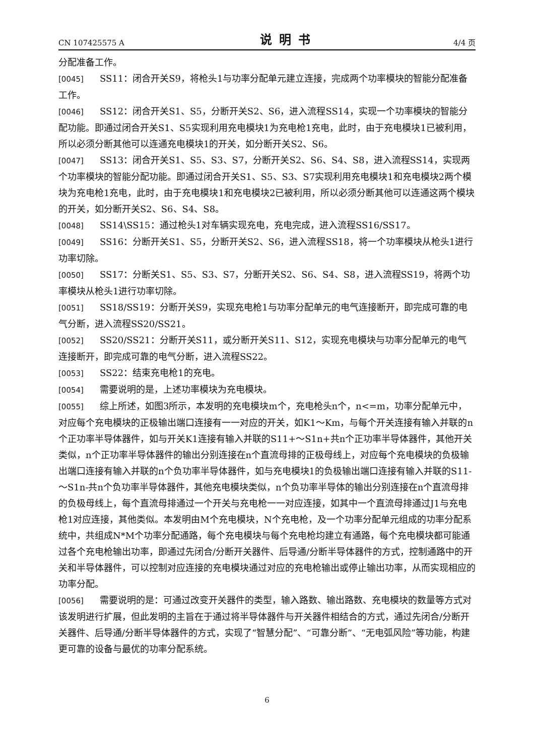CN 107425575 A 说明书 4/4 页
分配准备工作。
[0045] SS11：闭合开关S9，将枪头1与功率分配单元建立连接，完成两个功率模块的智能分配准备工作。
[0046] SS12：闭合开关S1、S5，分断开关S2、S6，进入流程SS14，实现一个功率模块的智能分配功能。即通过闭合开关S1、S5实现利用充电模块1为充电枪1充电，此时，由于充电模块1已被利用，所以必须分断其他可以连通充电模块1的开关，如分断开关S2、S6。
[0047] SS13：闭合开关S1、S5、S3、S7，分断开关S2、S6、S4、S8，进入流程SS14，实现两个功率模块的智能分配功能。即通过闭合开关S1、S5、S3、S7实现利用充电模块1和充电模块2两个模块为充电枪1充电，此时，由于充电模块1和充电模块2已被利用，所以必须分断其他可以连通这两个模块的开关，如分断开关S2、S6、S4、S8。
[0048] SS14\SS15：通过枪头1对车辆实现充电，充电完成，进入流程SS16/SS17。
[0049] SS16：分断开关S1、S5，分断开关S2、S6，进入流程SS18，将一个功率模块从枪头1进行功率切除。
[0050] SS17：分断关S1、S5、S3、S7，分断开关S2、S6、S4、S8，进入流程SS19，将两个功率模块从枪头1进行功率切除。
[0051] SS18/SS19：分断开关S9，实现充电枪1与功率分配单元的电气连接断开，即完成可靠的电气分断，进入流程SS20/SS21。
[0052] SS20/SS21：分断开关S11，或分断开关S11、S12，实现充电模块与功率分配单元的电气连接断开，即完成可靠的电气分断，进入流程SS22。
[0053] SS22：结束充电枪1的充电。
[0054] 需要说明的是，上述功率模块为充电模块。
[0055] 综上所述，如图3所示，本发明的充电模块m个，充电枪头n个，n<=m，功率分配单元中，对应每个充电模块的正极输出端口连接有一一对应的开关，如K1～Km，与每个开关连接有输入并联的n个正功率半导体器件，如与开关K1连接有输入并联的S11+～S1n+共n个正功率半导体器件，其他开关类似，n个正功率半导体器件的输出分别连接在n个直流母排的正极母线上，对应每个充电模块的负极输出端口连接有输入并联的n个负功率半导体器件，如与充电模块1的负极输出端口连接有输入并联的S11-～S1n-共n个负功率半导体器件，其他充电模块类似，n个负功率半导体的输出分别连接在n个直流母排的负极母线上，每个直流母排通过一个开关与充电枪一一对应连接，如其中一个直流母排通过J1与充电枪1对应连接，其他类似。本发明由M个充电模块，N个充电枪，及一个功率分配单元组成的功率分配系统中，共组成N*M个功率分配通路，每个充电模块与每个充电枪均建立有通路，每个充电模块都可能通过各个充电枪输出功率，即通过先闭合/分断开关器件、后导通/分断半导体器件的方式，控制通路中的开关和半导体器件，可以控制对应连接的充电模块通过对应的充电枪输出或停止输出功率，从而实现相应的功率分配。
[0056] 需要说明的是：可通过改变开关器件的类型，输入路数、输出路数、充电模块的数量等方式对该发明进行扩展，但此发明的主旨在于通过将半导体器件与开关器件相结合的方式，通过先闭合/分断开关器件、后导通/分断半导体器件的方式，实现了“智慧分配”、“可靠分断”、“无电弧风险”等功能，构建更可靠的设备与最优的功率分配系统。
6